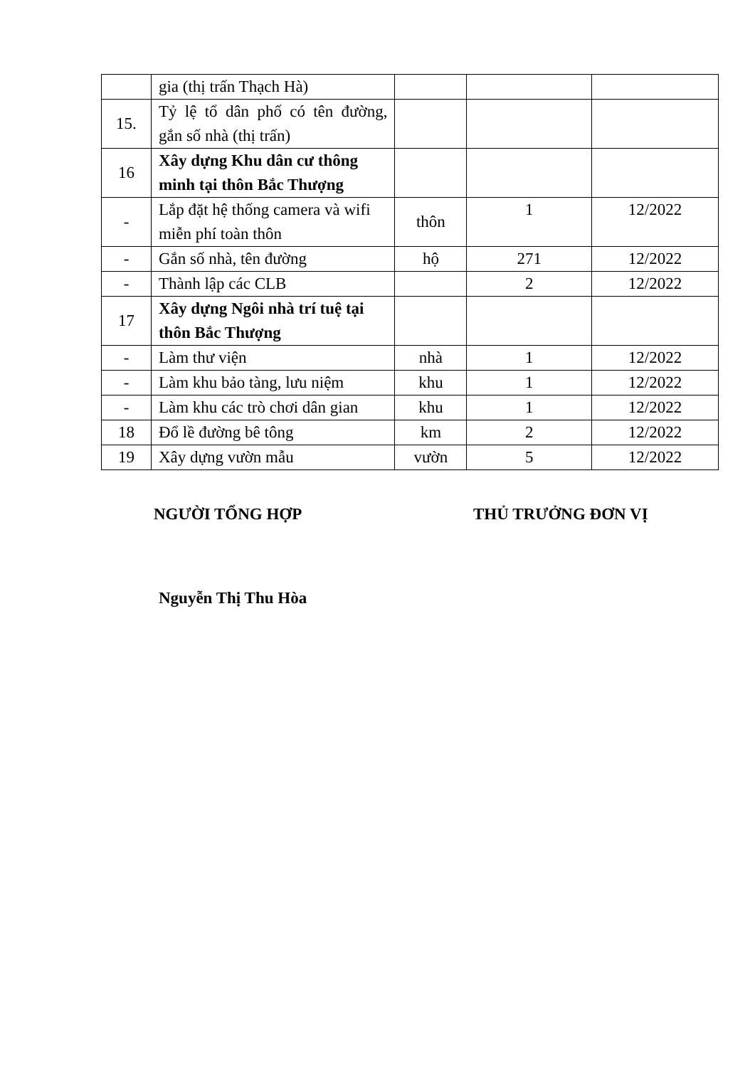| | gia (thị trấn Thạch Hà) | | | |
| 15. | Tỷ lệ tổ dân phố có tên đường, gắn số nhà (thị trấn) | | | |
| 16 | Xây dựng Khu dân cư thông minh tại thôn Bắc Thượng | | | |
| - | Lắp đặt hệ thống camera và wifi miễn phí toàn thôn | thôn | 1 | 12/2022 |
| - | Gắn số nhà, tên đường | hộ | 271 | 12/2022 |
| - | Thành lập các CLB | | 2 | 12/2022 |
| 17 | Xây dựng Ngôi nhà trí tuệ tại thôn Bắc Thượng | | | |
| - | Làm thư viện | nhà | 1 | 12/2022 |
| - | Làm khu bảo tàng, lưu niệm | khu | 1 | 12/2022 |
| - | Làm khu các trò chơi dân gian | khu | 1 | 12/2022 |
| 18 | Đổ lề đường bê tông | km | 2 | 12/2022 |
| 19 | Xây dựng vườn mẫu | vườn | 5 | 12/2022 |
NGƯỜI TỔNG HỢP THỦ TRƯỞNG ĐƠN VỊ
Nguyễn Thị Thu Hòa